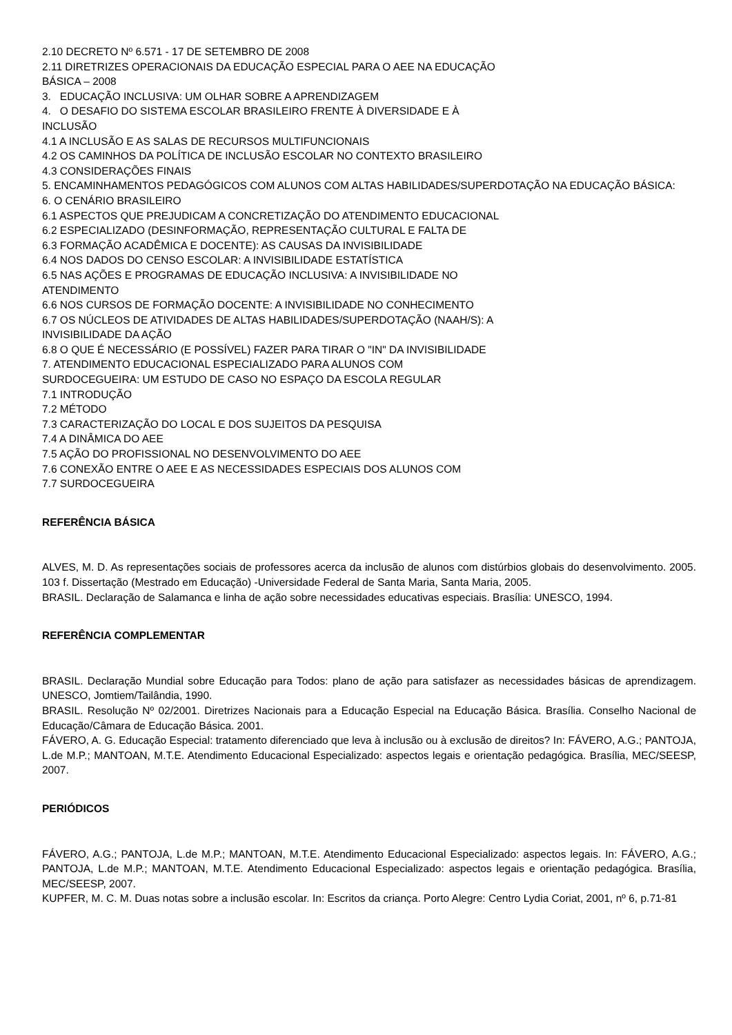2.10 DECRETO Nº 6.571 - 17 DE SETEMBRO DE 2008
2.11 DIRETRIZES OPERACIONAIS DA EDUCAÇÃO ESPECIAL PARA O AEE NA EDUCAÇÃO
BÁSICA – 2008
3. EDUCAÇÃO INCLUSIVA: UM OLHAR SOBRE A APRENDIZAGEM
4. O DESAFIO DO SISTEMA ESCOLAR BRASILEIRO FRENTE À DIVERSIDADE E À
INCLUSÃO
4.1 A INCLUSÃO E AS SALAS DE RECURSOS MULTIFUNCIONAIS
4.2 OS CAMINHOS DA POLÍTICA DE INCLUSÃO ESCOLAR NO CONTEXTO BRASILEIRO
4.3 CONSIDERAÇÕES FINAIS
5. ENCAMINHAMENTOS PEDAGÓGICOS COM ALUNOS COM ALTAS HABILIDADES/SUPERDOTAÇÃO NA EDUCAÇÃO BÁSICA:
6. O CENÁRIO BRASILEIRO
6.1 ASPECTOS QUE PREJUDICAM A CONCRETIZAÇÃO DO ATENDIMENTO EDUCACIONAL
6.2 ESPECIALIZADO (DESINFORMAÇÃO, REPRESENTAÇÃO CULTURAL E FALTA DE
6.3 FORMAÇÃO ACADÊMICA E DOCENTE): AS CAUSAS DA INVISIBILIDADE
6.4 NOS DADOS DO CENSO ESCOLAR: A INVISIBILIDADE ESTATÍSTICA
6.5 NAS AÇÕES E PROGRAMAS DE EDUCAÇÃO INCLUSIVA: A INVISIBILIDADE NO
ATENDIMENTO
6.6 NOS CURSOS DE FORMAÇÃO DOCENTE: A INVISIBILIDADE NO CONHECIMENTO
6.7 OS NÚCLEOS DE ATIVIDADES DE ALTAS HABILIDADES/SUPERDOTAÇÃO (NAAH/S): A
INVISIBILIDADE DA AÇÃO
6.8 O QUE É NECESSÁRIO (E POSSÍVEL) FAZER PARA TIRAR O "IN" DA INVISIBILIDADE
7. ATENDIMENTO EDUCACIONAL ESPECIALIZADO PARA ALUNOS COM
SURDOCEGUEIRA: UM ESTUDO DE CASO NO ESPAÇO DA ESCOLA REGULAR
7.1 INTRODUÇÃO
7.2 MÉTODO
7.3 CARACTERIZAÇÃO DO LOCAL E DOS SUJEITOS DA PESQUISA
7.4 A DINÂMICA DO AEE
7.5 AÇÃO DO PROFISSIONAL NO DESENVOLVIMENTO DO AEE
7.6 CONEXÃO ENTRE O AEE E AS NECESSIDADES ESPECIAIS DOS ALUNOS COM
7.7 SURDOCEGUEIRA
REFERÊNCIA BÁSICA
ALVES, M. D. As representações sociais de professores acerca da inclusão de alunos com distúrbios globais do desenvolvimento. 2005. 103 f. Dissertação (Mestrado em Educação) -Universidade Federal de Santa Maria, Santa Maria, 2005.
BRASIL. Declaração de Salamanca e linha de ação sobre necessidades educativas especiais. Brasília: UNESCO, 1994.
REFERÊNCIA COMPLEMENTAR
BRASIL. Declaração Mundial sobre Educação para Todos: plano de ação para satisfazer as necessidades básicas de aprendizagem. UNESCO, Jomtiem/Tailândia, 1990.
BRASIL. Resolução Nº 02/2001. Diretrizes Nacionais para a Educação Especial na Educação Básica. Brasília. Conselho Nacional de Educação/Câmara de Educação Básica. 2001.
FÁVERO, A. G. Educação Especial: tratamento diferenciado que leva à inclusão ou à exclusão de direitos? In: FÁVERO, A.G.; PANTOJA, L.de M.P.; MANTOAN, M.T.E. Atendimento Educacional Especializado: aspectos legais e orientação pedagógica. Brasília, MEC/SEESP, 2007.
PERIÓDICOS
FÁVERO, A.G.; PANTOJA, L.de M.P.; MANTOAN, M.T.E. Atendimento Educacional Especializado: aspectos legais. In: FÁVERO, A.G.; PANTOJA, L.de M.P.; MANTOAN, M.T.E. Atendimento Educacional Especializado: aspectos legais e orientação pedagógica. Brasília, MEC/SEESP, 2007.
KUPFER, M. C. M. Duas notas sobre a inclusão escolar. In: Escritos da criança. Porto Alegre: Centro Lydia Coriat, 2001, nº 6, p.71-81